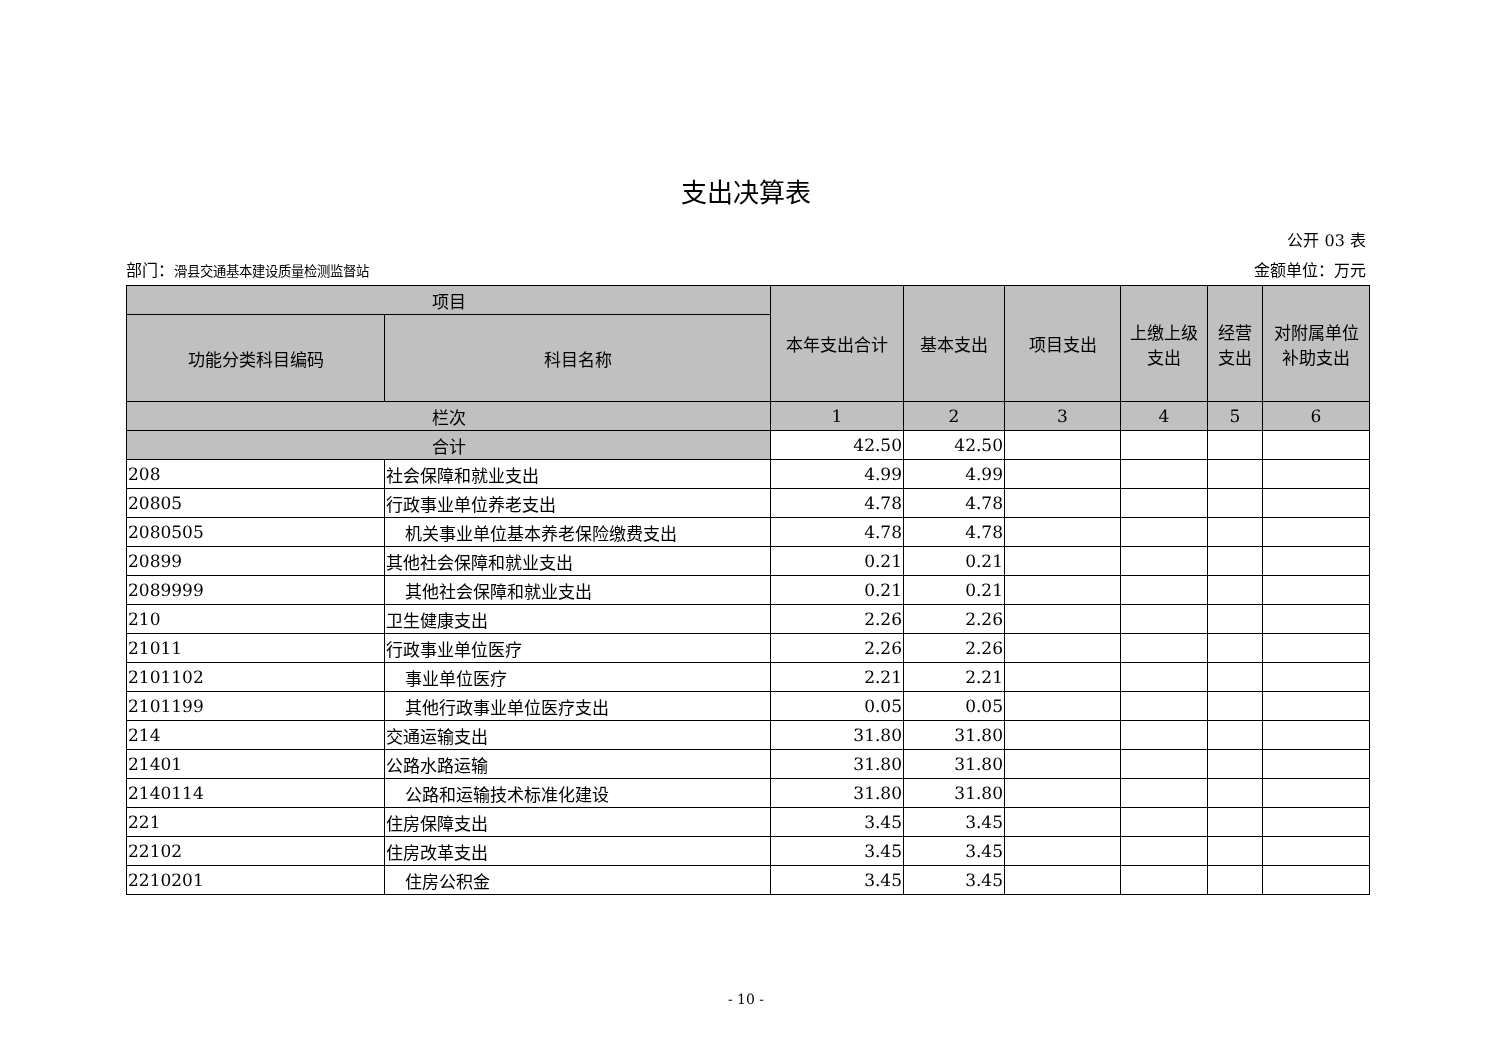支出决算表
公开 03 表
部门：滑县交通基本建设质量检测监督站 金额单位：万元
| 项目 | | 本年支出合计 | 基本支出 | 项目支出 | 上缴上级 支出 | 经营 支出 | 对附属单位 补助支出 |
| --- | --- | --- | --- | --- | --- | --- | --- |
| 功能分类科目编码 | 科目名称 | | | | | | |
| 栏次 | | 1 | 2 | 3 | 4 | 5 | 6 |
| 合计 | | 42.50 | 42.50 | | | | |
| 208 | 社会保障和就业支出 | 4.99 | 4.99 | | | | |
| 20805 | 行政事业单位养老支出 | 4.78 | 4.78 | | | | |
| 2080505 | 机关事业单位基本养老保险缴费支出 | 4.78 | 4.78 | | | | |
| 20899 | 其他社会保障和就业支出 | 0.21 | 0.21 | | | | |
| 2089999 | 其他社会保障和就业支出 | 0.21 | 0.21 | | | | |
| 210 | 卫生健康支出 | 2.26 | 2.26 | | | | |
| 21011 | 行政事业单位医疗 | 2.26 | 2.26 | | | | |
| 2101102 | 事业单位医疗 | 2.21 | 2.21 | | | | |
| 2101199 | 其他行政事业单位医疗支出 | 0.05 | 0.05 | | | | |
| 214 | 交通运输支出 | 31.80 | 31.80 | | | | |
| 21401 | 公路水路运输 | 31.80 | 31.80 | | | | |
| 2140114 | 公路和运输技术标准化建设 | 31.80 | 31.80 | | | | |
| 221 | 住房保障支出 | 3.45 | 3.45 | | | | |
| 22102 | 住房改革支出 | 3.45 | 3.45 | | | | |
| 2210201 | 住房公积金 | 3.45 | 3.45 | | | | |
- 10 -